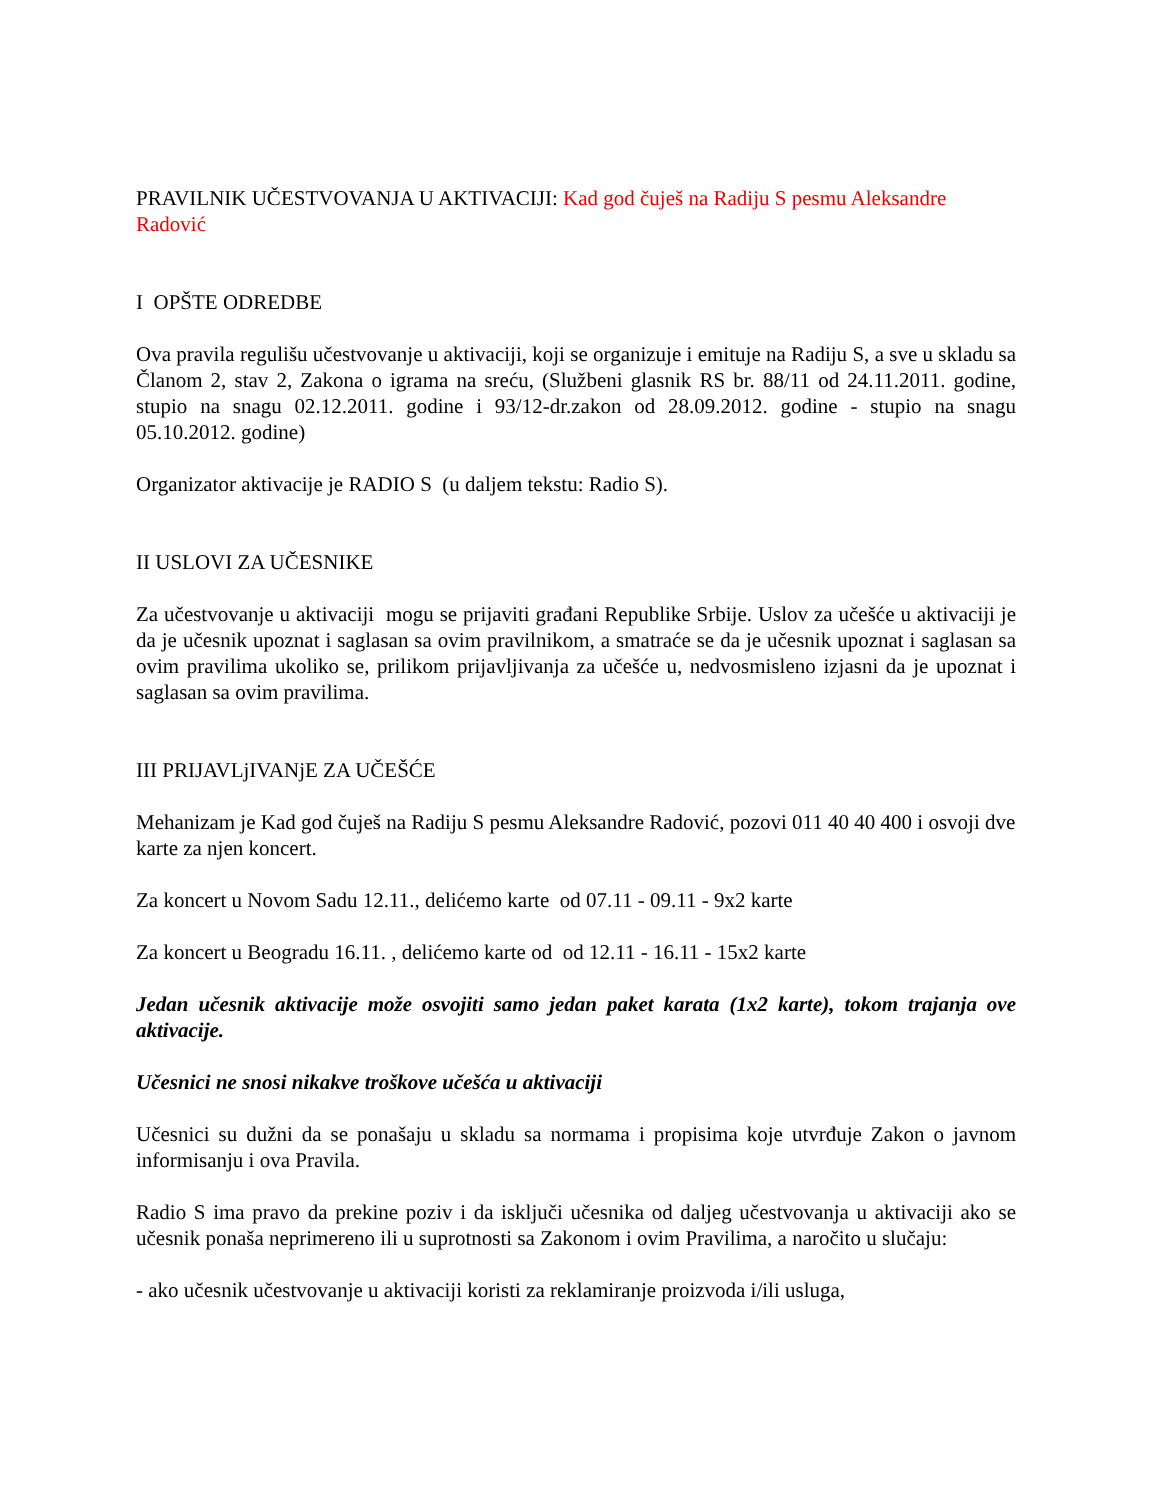PRAVILNIK UČESTVOVANJA U AKTIVACIJI: Kad god čuješ na Radiju S pesmu Aleksandre Radović
I OPŠTE ODREDBE
Ova pravila regulišu učestvovanje u aktivaciji, koji se organizuje i emituje na Radiju S, a sve u skladu sa Članom 2, stav 2, Zakona o igrama na sreću, (Službeni glasnik RS br. 88/11 od 24.11.2011. godine, stupio na snagu 02.12.2011. godine i 93/12-dr.zakon od 28.09.2012. godine - stupio na snagu 05.10.2012. godine)
Organizator aktivacije je RADIO S (u daljem tekstu: Radio S).
II USLOVI ZA UČESNIKE
Za učestvovanje u aktivaciji mogu se prijaviti građani Republike Srbije. Uslov za učešće u aktivaciji je da je učesnik upoznat i saglasan sa ovim pravilnikom, a smatraće se da je učesnik upoznat i saglasan sa ovim pravilima ukoliko se, prilikom prijavljivanja za učešće u, nedvosmisleno izjasni da je upoznat i saglasan sa ovim pravilima.
III PRIJAVLjIVANjE ZA UČEŠĆE
Mehanizam je Kad god čuješ na Radiju S pesmu Aleksandre Radović, pozovi 011 40 40 400 i osvoji dve karte za njen koncert.
Za koncert u Novom Sadu 12.11., delićemo karte od 07.11 - 09.11 - 9x2 karte
Za koncert u Beogradu 16.11. , delićemo karte od od 12.11 - 16.11 - 15x2 karte
Jedan učesnik aktivacije može osvojiti samo jedan paket karata (1x2 karte), tokom trajanja ove aktivacije.
Učesnici ne snosi nikakve troškove učešća u aktivaciji
Učesnici su dužni da se ponašaju u skladu sa normama i propisima koje utvrđuje Zakon o javnom informisanju i ova Pravila.
Radio S ima pravo da prekine poziv i da isključi učesnika od daljeg učestvovanja u aktivaciji ako se učesnik ponaša neprimereno ili u suprotnosti sa Zakonom i ovim Pravilima, a naročito u slučaju:
- ako učesnik učestvovanje u aktivaciji koristi za reklamiranje proizvoda i/ili usluga,